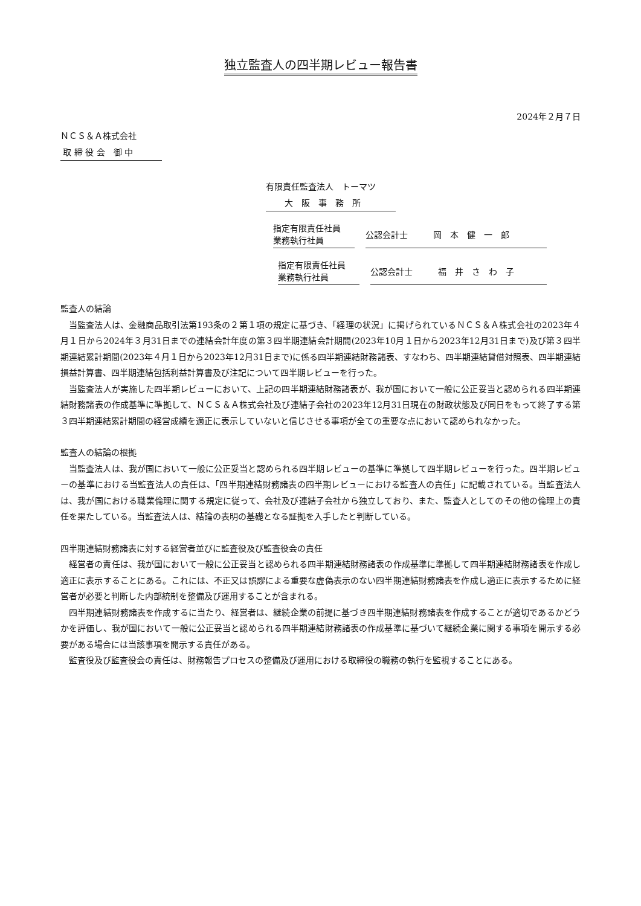独立監査人の四半期レビュー報告書
2024年２月７日
ＮＣＳ＆Ａ株式会社
取 締 役 会　御 中
有限責任監査法人　トーマツ
大　阪　事　務　所
指定有限責任社員
業務執行社員
公認会計士　　　岡　本　健　一　郎
指定有限責任社員
業務執行社員
公認会計士　　　福　井　さ　わ　子
監査人の結論
当監査法人は、金融商品取引法第193条の２第１項の規定に基づき、「経理の状況」に掲げられているＮＣＳ＆Ａ株式会社の2023年４月１日から2024年３月31日までの連結会計年度の第３四半期連結会計期間(2023年10月１日から2023年12月31日まで)及び第３四半期連結累計期間(2023年４月１日から2023年12月31日まで)に係る四半期連結財務諸表、すなわち、四半期連結貸借対照表、四半期連結損益計算書、四半期連結包括利益計算書及び注記について四半期レビューを行った。
当監査法人が実施した四半期レビューにおいて、上記の四半期連結財務諸表が、我が国において一般に公正妥当と認められる四半期連結財務諸表の作成基準に準拠して、ＮＣＳ＆Ａ株式会社及び連結子会社の2023年12月31日現在の財政状態及び同日をもって終了する第３四半期連結累計期間の経営成績を適正に表示していないと信じさせる事項が全ての重要な点において認められなかった。
監査人の結論の根拠
当監査法人は、我が国において一般に公正妥当と認められる四半期レビューの基準に準拠して四半期レビューを行った。四半期レビューの基準における当監査法人の責任は、「四半期連結財務諸表の四半期レビューにおける監査人の責任」に記載されている。当監査法人は、我が国における職業倫理に関する規定に従って、会社及び連結子会社から独立しており、また、監査人としてのその他の倫理上の責任を果たしている。当監査法人は、結論の表明の基礎となる証拠を入手したと判断している。
四半期連結財務諸表に対する経営者並びに監査役及び監査役会の責任
経営者の責任は、我が国において一般に公正妥当と認められる四半期連結財務諸表の作成基準に準拠して四半期連結財務諸表を作成し適正に表示することにある。これには、不正又は誤謬による重要な虚偽表示のない四半期連結財務諸表を作成し適正に表示するために経営者が必要と判断した内部統制を整備及び運用することが含まれる。
四半期連結財務諸表を作成するに当たり、経営者は、継続企業の前提に基づき四半期連結財務諸表を作成することが適切であるかどうかを評価し、我が国において一般に公正妥当と認められる四半期連結財務諸表の作成基準に基づいて継続企業に関する事項を開示する必要がある場合には当該事項を開示する責任がある。
監査役及び監査役会の責任は、財務報告プロセスの整備及び運用における取締役の職務の執行を監視することにある。